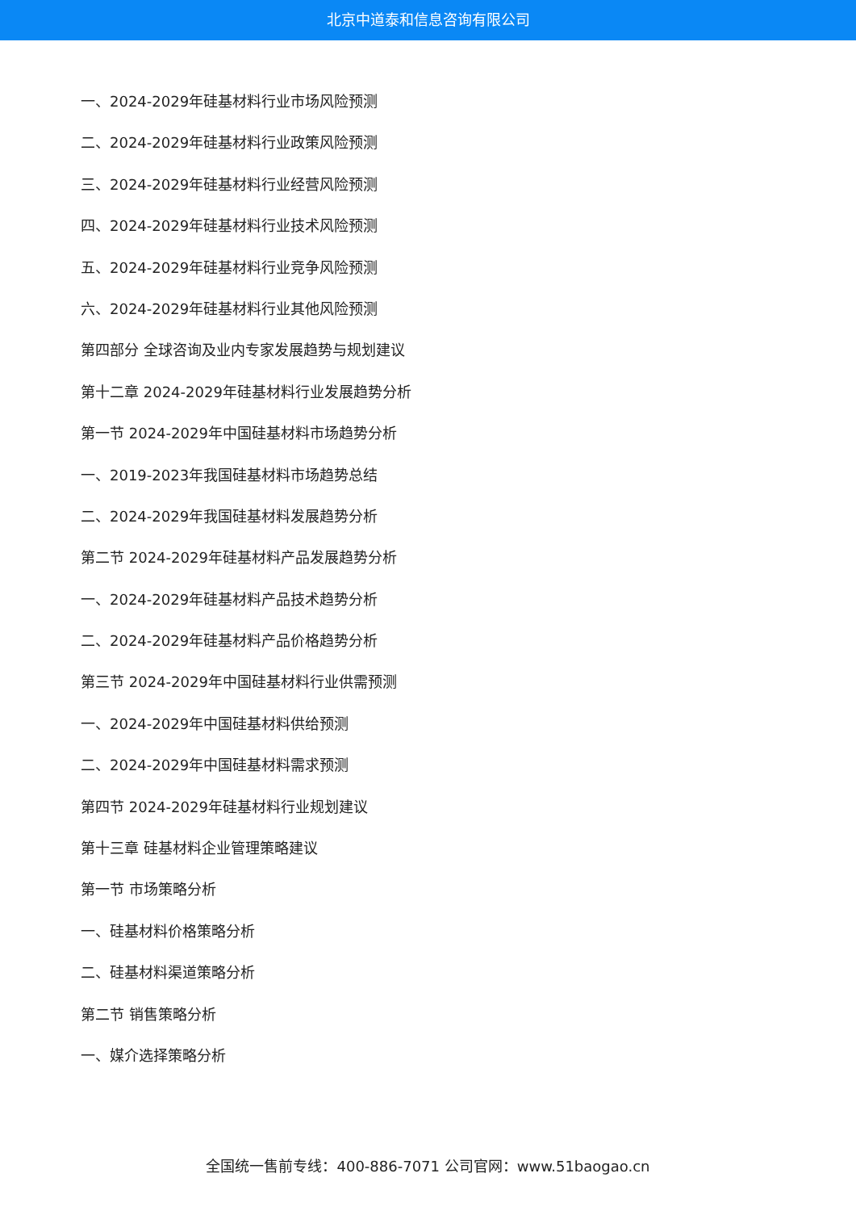北京中道泰和信息咨询有限公司
一、2024-2029年硅基材料行业市场风险预测
二、2024-2029年硅基材料行业政策风险预测
三、2024-2029年硅基材料行业经营风险预测
四、2024-2029年硅基材料行业技术风险预测
五、2024-2029年硅基材料行业竞争风险预测
六、2024-2029年硅基材料行业其他风险预测
第四部分 全球咨询及业内专家发展趋势与规划建议
第十二章 2024-2029年硅基材料行业发展趋势分析
第一节 2024-2029年中国硅基材料市场趋势分析
一、2019-2023年我国硅基材料市场趋势总结
二、2024-2029年我国硅基材料发展趋势分析
第二节 2024-2029年硅基材料产品发展趋势分析
一、2024-2029年硅基材料产品技术趋势分析
二、2024-2029年硅基材料产品价格趋势分析
第三节 2024-2029年中国硅基材料行业供需预测
一、2024-2029年中国硅基材料供给预测
二、2024-2029年中国硅基材料需求预测
第四节 2024-2029年硅基材料行业规划建议
第十三章 硅基材料企业管理策略建议
第一节 市场策略分析
一、硅基材料价格策略分析
二、硅基材料渠道策略分析
第二节 销售策略分析
一、媒介选择策略分析
全国统一售前专线：400-886-7071 公司官网：www.51baogao.cn